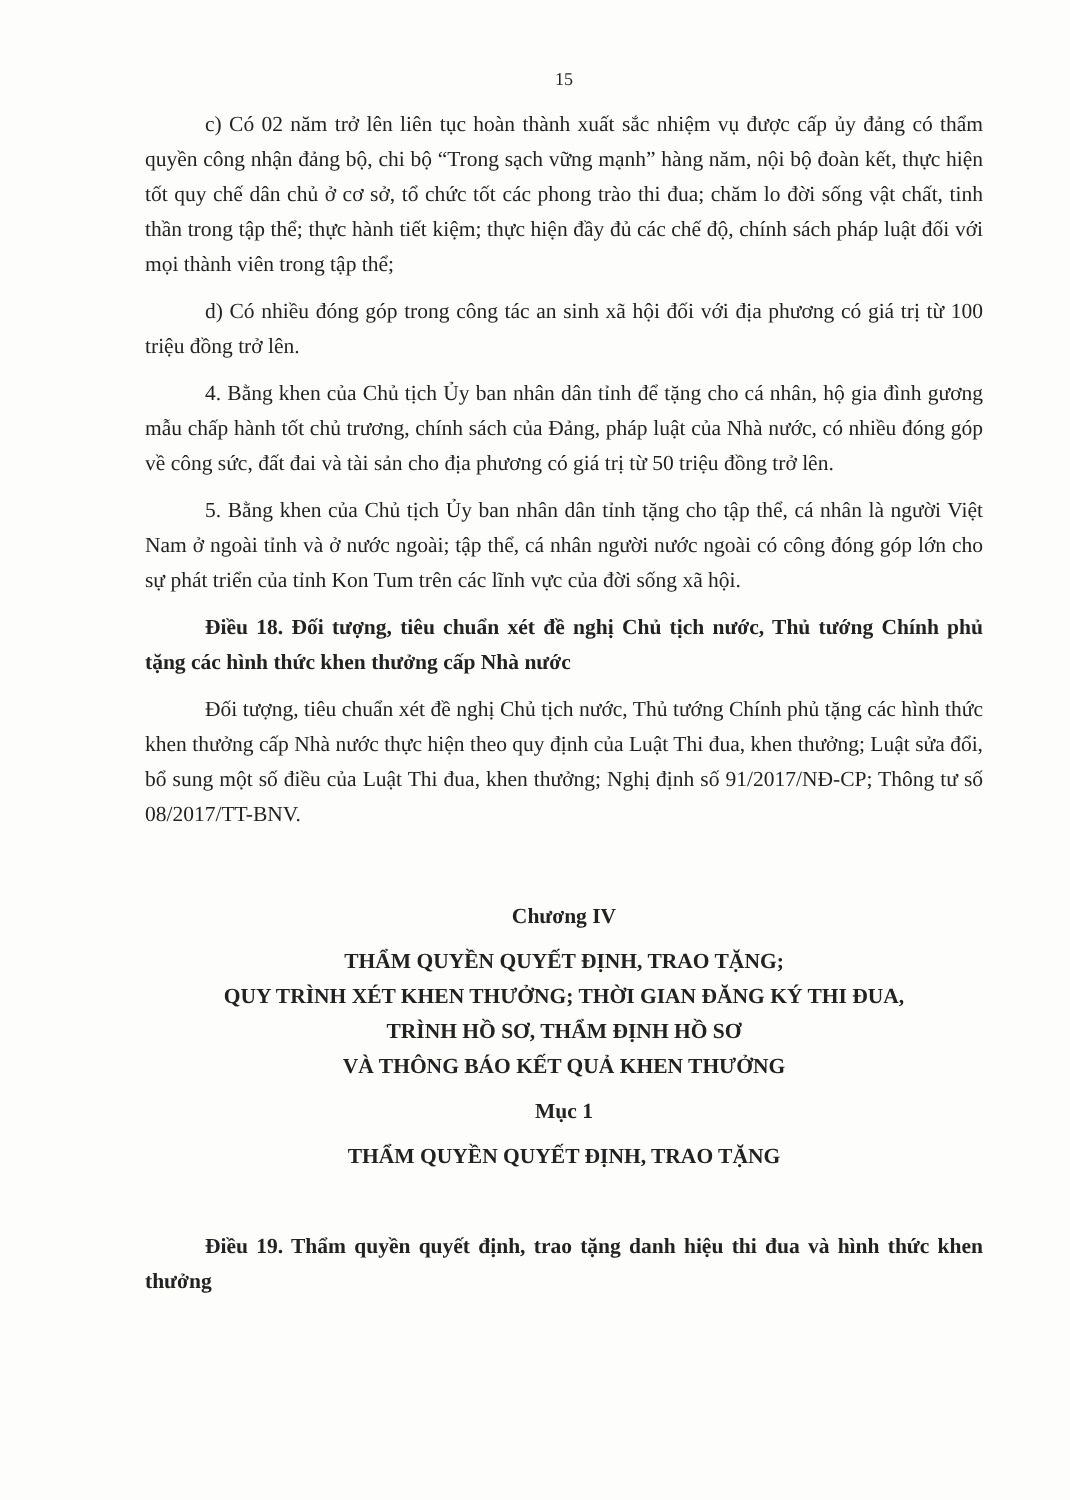15
c) Có 02 năm trở lên liên tục hoàn thành xuất sắc nhiệm vụ được cấp ủy đảng có thẩm quyền công nhận đảng bộ, chi bộ “Trong sạch vững mạnh” hàng năm, nội bộ đoàn kết, thực hiện tốt quy chế dân chủ ở cơ sở, tổ chức tốt các phong trào thi đua; chăm lo đời sống vật chất, tinh thần trong tập thể; thực hành tiết kiệm; thực hiện đầy đủ các chế độ, chính sách pháp luật đối với mọi thành viên trong tập thể;
d) Có nhiều đóng góp trong công tác an sinh xã hội đối với địa phương có giá trị từ 100 triệu đồng trở lên.
4. Bằng khen của Chủ tịch Ủy ban nhân dân tỉnh để tặng cho cá nhân, hộ gia đình gương mẫu chấp hành tốt chủ trương, chính sách của Đảng, pháp luật của Nhà nước, có nhiều đóng góp về công sức, đất đai và tài sản cho địa phương có giá trị từ 50 triệu đồng trở lên.
5. Bằng khen của Chủ tịch Ủy ban nhân dân tỉnh tặng cho tập thể, cá nhân là người Việt Nam ở ngoài tỉnh và ở nước ngoài; tập thể, cá nhân người nước ngoài có công đóng góp lớn cho sự phát triển của tỉnh Kon Tum trên các lĩnh vực của đời sống xã hội.
Điều 18. Đối tượng, tiêu chuẩn xét đề nghị Chủ tịch nước, Thủ tướng Chính phủ tặng các hình thức khen thưởng cấp Nhà nước
Đối tượng, tiêu chuẩn xét đề nghị Chủ tịch nước, Thủ tướng Chính phủ tặng các hình thức khen thưởng cấp Nhà nước thực hiện theo quy định của Luật Thi đua, khen thưởng; Luật sửa đổi, bổ sung một số điều của Luật Thi đua, khen thưởng; Nghị định số 91/2017/NĐ-CP; Thông tư số 08/2017/TT-BNV.
Chương IV
THẨM QUYỀN QUYẾT ĐỊNH, TRAO TẶNG;
QUY TRÌNH XÉT KHEN THƯỞNG; THỜI GIAN ĐĂNG KÝ THI ĐUA,
TRÌNH HỒ SƠ, THẨM ĐỊNH HỒ SƠ
VÀ THÔNG BÁO KẾT QUẢ KHEN THƯỞNG
Mục 1
THẨM QUYỀN QUYẾT ĐỊNH, TRAO TẶNG
Điều 19. Thẩm quyền quyết định, trao tặng danh hiệu thi đua và hình thức khen thưởng